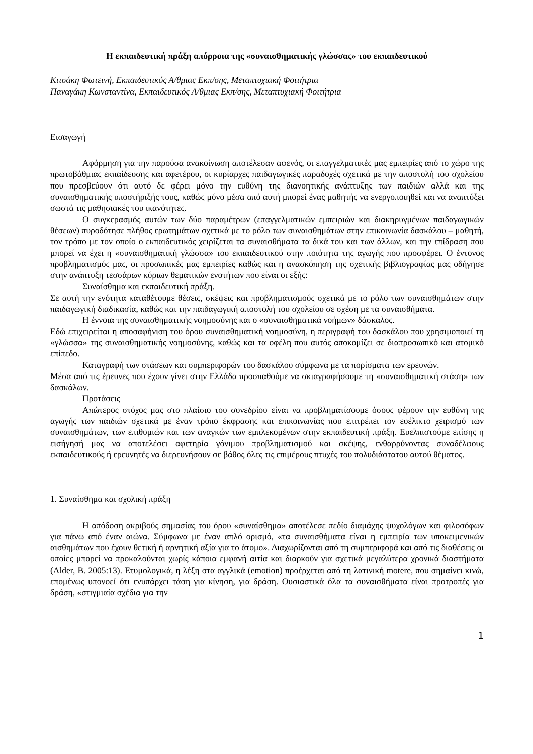Η εκπαιδευτική πράξη απόρροια της «συναισθηματικής γλώσσας» του εκπαιδευτικού
Κιτσάκη Φωτεινή, Εκπαιδευτικός Α/θμιας Εκπ/σης, Μεταπτυχιακή Φοιτήτρια
Παναγάκη Κωνσταντίνα, Εκπαιδευτικός Α/θμιας Εκπ/σης, Μεταπτυχιακή Φοιτήτρια
Εισαγωγή
Αφόρμηση για την παρούσα ανακοίνωση αποτέλεσαν αφενός, οι επαγγελματικές μας εμπειρίες από το χώρο της πρωτοβάθμιας εκπαίδευσης και αφετέρου, οι κυρίαρχες παιδαγωγικές παραδοχές σχετικά με την αποστολή του σχολείου που πρεσβεύουν ότι αυτό δε φέρει μόνο την ευθύνη της διανοητικής ανάπτυξης των παιδιών αλλά και της συναισθηματικής υποστήριξής τους, καθώς μόνο μέσα από αυτή μπορεί ένας μαθητής να ενεργοποιηθεί και να αναπτύξει σωστά τις μαθησιακές του ικανότητες.
Ο συγκερασμός αυτών των δύο παραμέτρων (επαγγελματικών εμπειριών και διακηρυγμένων παιδαγωγικών θέσεων) πυροδότησε πλήθος ερωτημάτων σχετικά με το ρόλο των συναισθημάτων στην επικοινωνία δασκάλου – μαθητή, τον τρόπο με τον οποίο ο εκπαιδευτικός χειρίζεται τα συναισθήματα τα δικά του και των άλλων, και την επίδραση που μπορεί να έχει η «συναισθηματική γλώσσα» του εκπαιδευτικού στην ποιότητα της αγωγής που προσφέρει. Ο έντονος προβληματισμός μας, οι προσωπικές μας εμπειρίες καθώς και η ανασκόπηση της σχετικής βιβλιογραφίας μας οδήγησε στην ανάπτυξη τεσσάρων κύριων θεματικών ενοτήτων που είναι οι εξής:
Συναίσθημα και εκπαιδευτική πράξη.
Σε αυτή την ενότητα καταθέτουμε θέσεις, σκέψεις και προβληματισμούς σχετικά με το ρόλο των συναισθημάτων στην παιδαγωγική διαδικασία, καθώς και την παιδαγωγική αποστολή του σχολείου σε σχέση με τα συναισθήματα.
Η έννοια της συναισθηματικής νοημοσύνης και ο «συναισθηματικά νοήμων» δάσκαλος.
Εδώ επιχειρείται η αποσαφήνιση του όρου συναισθηματική νοημοσύνη, η περιγραφή του δασκάλου που χρησιμοποιεί τη «γλώσσα» της συναισθηματικής νοημοσύνης, καθώς και τα οφέλη που αυτός αποκομίζει σε διαπροσωπικό και ατομικό επίπεδο.
Καταγραφή των στάσεων και συμπεριφορών του δασκάλου σύμφωνα με τα πορίσματα των ερευνών.
Μέσα από τις έρευνες που έχουν γίνει στην Ελλάδα προσπαθούμε να σκιαγραφήσουμε τη «συναισθηματική στάση» των δασκάλων.
Προτάσεις
Απώτερος στόχος μας στο πλαίσιο του συνεδρίου είναι να προβληματίσουμε όσους φέρουν την ευθύνη της αγωγής των παιδιών σχετικά με έναν τρόπο έκφρασης και επικοινωνίας που επιτρέπει τον ευέλικτο χειρισμό των συναισθημάτων, των επιθυμιών και των αναγκών των εμπλεκομένων στην εκπαιδευτική πράξη. Ευελπιστούμε επίσης η εισήγησή μας να αποτελέσει αφετηρία γόνιμου προβληματισμού και σκέψης, ενθαρρύνοντας συναδέλφους εκπαιδευτικούς ή ερευνητές να διερευνήσουν σε βάθος όλες τις επιμέρους πτυχές του πολυδιάστατου αυτού θέματος.
1. Συναίσθημα και σχολική πράξη
Η απόδοση ακριβούς σημασίας του όρου «συναίσθημα» αποτέλεσε πεδίο διαμάχης ψυχολόγων και φιλοσόφων για πάνω από έναν αιώνα. Σύμφωνα με έναν απλό ορισμό, «τα συναισθήματα είναι η εμπειρία των υποκειμενικών αισθημάτων που έχουν θετική ή αρνητική αξία για το άτομο». Διαχωρίζονται από τη συμπεριφορά και από τις διαθέσεις οι οποίες μπορεί να προκαλούνται χωρίς κάποια εμφανή αιτία και διαρκούν για σχετικά μεγαλύτερα χρονικά διαστήματα (Alder, B. 2005:13). Ετυμολογικά, η λέξη στα αγγλικά (emotion) προέρχεται από τη λατινική motere, που σημαίνει κινώ, επομένως υπονοεί ότι ενυπάρχει τάση για κίνηση, για δράση. Ουσιαστικά όλα τα συναισθήματα είναι προτροπές για δράση, «στιγμιαία σχέδια για την
1